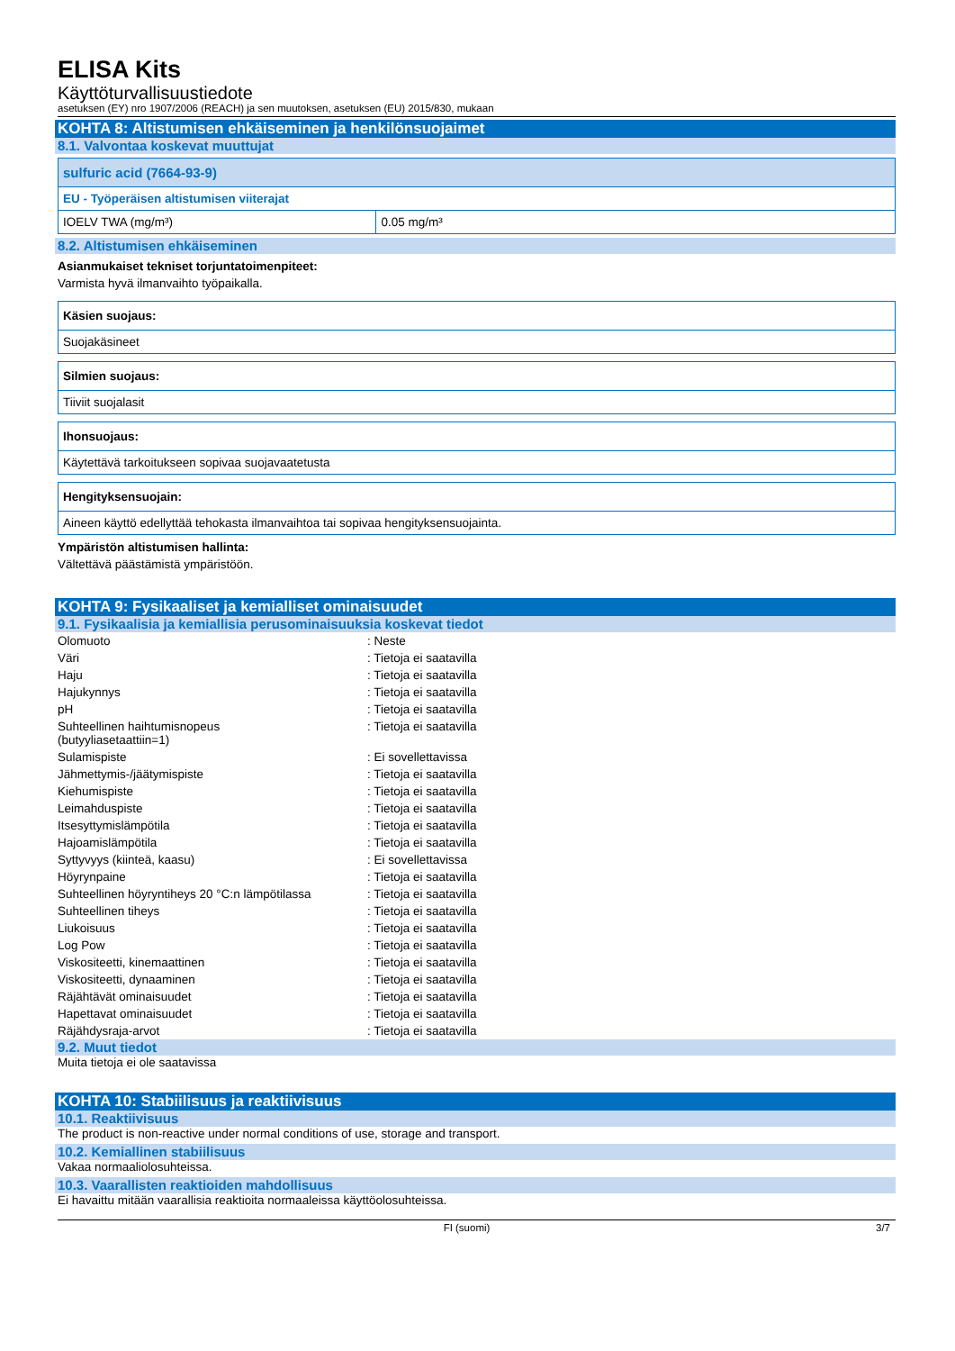ELISA Kits
Käyttöturvallisuustiedote
asetuksen (EY) nro 1907/2006 (REACH) ja sen muutoksen, asetuksen (EU) 2015/830, mukaan
KOHTA 8: Altistumisen ehkäiseminen ja henkilönsuojaimet
8.1. Valvontaa koskevat muuttujat
| sulfuric acid (7664-93-9) | |
| EU - Työperäisen altistumisen viiterajat | |
| IOELV TWA (mg/m³) | 0.05 mg/m³ |
8.2. Altistumisen ehkäiseminen
Asianmukaiset tekniset torjuntatoimenpiteet:
Varmista hyvä ilmanvaihto työpaikalla.
| Käsien suojaus: |
| Suojakäsineet |
| Silmien suojaus: |
| Tiiviit suojalasit |
| Ihonsuojaus: |
| Käytettävä tarkoitukseen sopivaa suojavaatetusta |
| Hengityksensuojain: |
| Aineen käyttö edellyttää tehokasta ilmanvaihtoa tai sopivaa hengityksensuojainta. |
Ympäristön altistumisen hallinta:
Vältettävä päästämistä ympäristöön.
KOHTA 9: Fysikaaliset ja kemialliset ominaisuudet
9.1. Fysikaalisia ja kemiallisia perusominaisuuksia koskevat tiedot
| Olomuoto | : Neste |
| Väri | : Tietoja ei saatavilla |
| Haju | : Tietoja ei saatavilla |
| Hajukynnys | : Tietoja ei saatavilla |
| pH | : Tietoja ei saatavilla |
| Suhteellinen haihtumisnopeus (butyyliasetaattiin=1) | : Tietoja ei saatavilla |
| Sulamispiste | : Ei sovellettavissa |
| Jähmettymis-/jäätymispiste | : Tietoja ei saatavilla |
| Kiehumispiste | : Tietoja ei saatavilla |
| Leimahduspiste | : Tietoja ei saatavilla |
| Itsesyttymislämpötila | : Tietoja ei saatavilla |
| Hajoamislämpötila | : Tietoja ei saatavilla |
| Syttyvyys (kiinteä, kaasu) | : Ei sovellettavissa |
| Höyrynpaine | : Tietoja ei saatavilla |
| Suhteellinen höyryntiheys 20 °C:n lämpötilassa | : Tietoja ei saatavilla |
| Suhteellinen tiheys | : Tietoja ei saatavilla |
| Liukoisuus | : Tietoja ei saatavilla |
| Log Pow | : Tietoja ei saatavilla |
| Viskositeetti, kinemaattinen | : Tietoja ei saatavilla |
| Viskositeetti, dynaaminen | : Tietoja ei saatavilla |
| Räjähtävät ominaisuudet | : Tietoja ei saatavilla |
| Hapettavat ominaisuudet | : Tietoja ei saatavilla |
| Räjähdysraja-arvot | : Tietoja ei saatavilla |
9.2. Muut tiedot
Muita tietoja ei ole saatavissa
KOHTA 10: Stabiilisuus ja reaktiivisuus
10.1. Reaktiivisuus
The product is non-reactive under normal conditions of use, storage and transport.
10.2. Kemiallinen stabiilisuus
Vakaa normaaliolosuhteissa.
10.3. Vaarallisten reaktioiden mahdollisuus
Ei havaittu mitään vaarallisia reaktioita normaaleissa käyttöolosuhteissa.
FI (suomi) 3/7